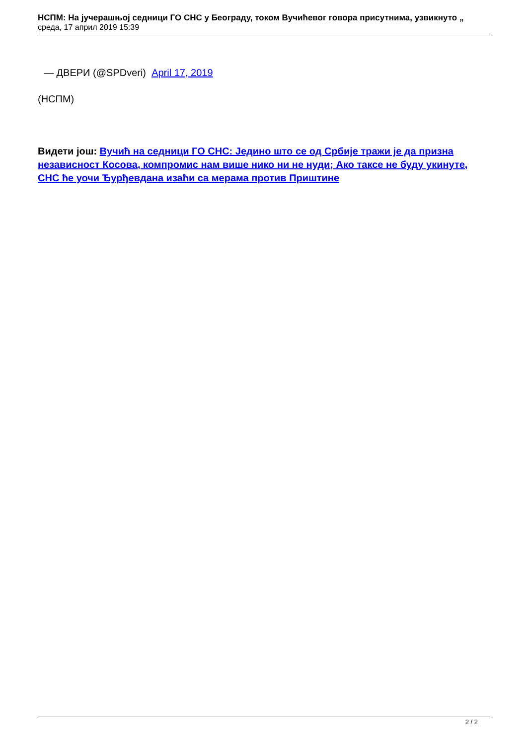НСПМ: На јучерашњој седници ГО СНС у Београду, током Вучићевог говора присутнима, узвикнуто „
среда, 17 април 2019 15:39
— ДВЕРИ (@SPDveri) April 17, 2019
(НСПМ)
Видети још: Вучић на седници ГО СНС: Једино што се од Србије тражи је да призна независност Косова, компромис нам више нико ни не нуди; Ако таксе не буду укинуте, СНС ће уочи Ђурђевдана изаћи са мерама против Приштине
2 / 2